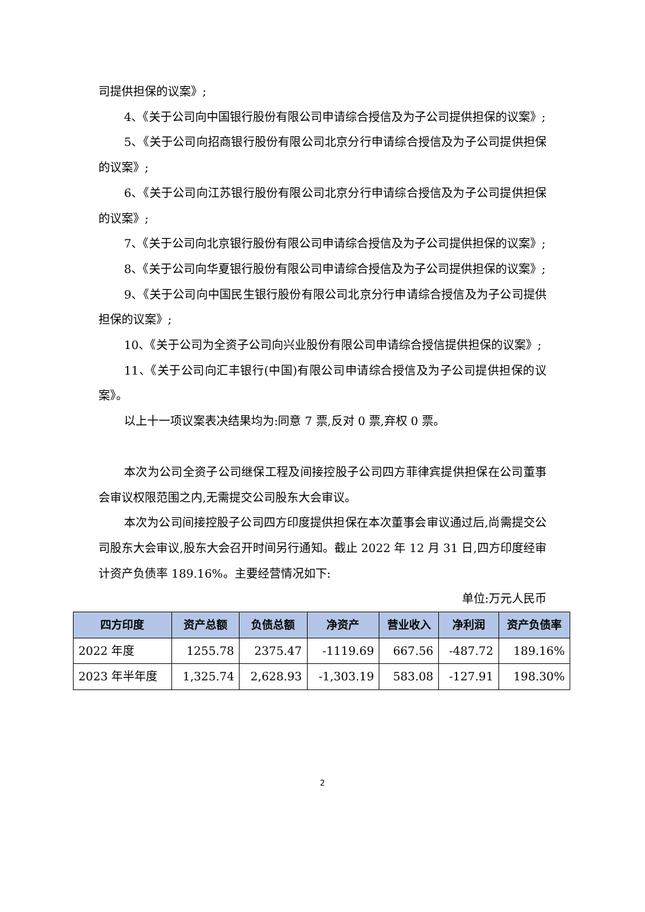司提供担保的议案》;
4、《关于公司向中国银行股份有限公司申请综合授信及为子公司提供担保的议案》;
5、《关于公司向招商银行股份有限公司北京分行申请综合授信及为子公司提供担保的议案》;
6、《关于公司向江苏银行股份有限公司北京分行申请综合授信及为子公司提供担保的议案》;
7、《关于公司向北京银行股份有限公司申请综合授信及为子公司提供担保的议案》;
8、《关于公司向华夏银行股份有限公司申请综合授信及为子公司提供担保的议案》;
9、《关于公司向中国民生银行股份有限公司北京分行申请综合授信及为子公司提供担保的议案》;
10、《关于公司为全资子公司向兴业股份有限公司申请综合授信提供担保的议案》;
11、《关于公司向汇丰银行(中国)有限公司申请综合授信及为子公司提供担保的议案》。
以上十一项议案表决结果均为:同意 7 票,反对 0 票,弃权 0 票。
本次为公司全资子公司继保工程及间接控股子公司四方菲律宾提供担保在公司董事会审议权限范围之内,无需提交公司股东大会审议。
本次为公司间接控股子公司四方印度提供担保在本次董事会审议通过后,尚需提交公司股东大会审议,股东大会召开时间另行通知。截止 2022 年 12 月 31 日,四方印度经审计资产负债率 189.16%。主要经营情况如下:
单位:万元人民币
| 四方印度 | 资产总额 | 负债总额 | 净资产 | 营业收入 | 净利润 | 资产负债率 |
| --- | --- | --- | --- | --- | --- | --- |
| 2022 年度 | 1255.78 | 2375.47 | -1119.69 | 667.56 | -487.72 | 189.16% |
| 2023 年半年度 | 1,325.74 | 2,628.93 | -1,303.19 | 583.08 | -127.91 | 198.30% |
2